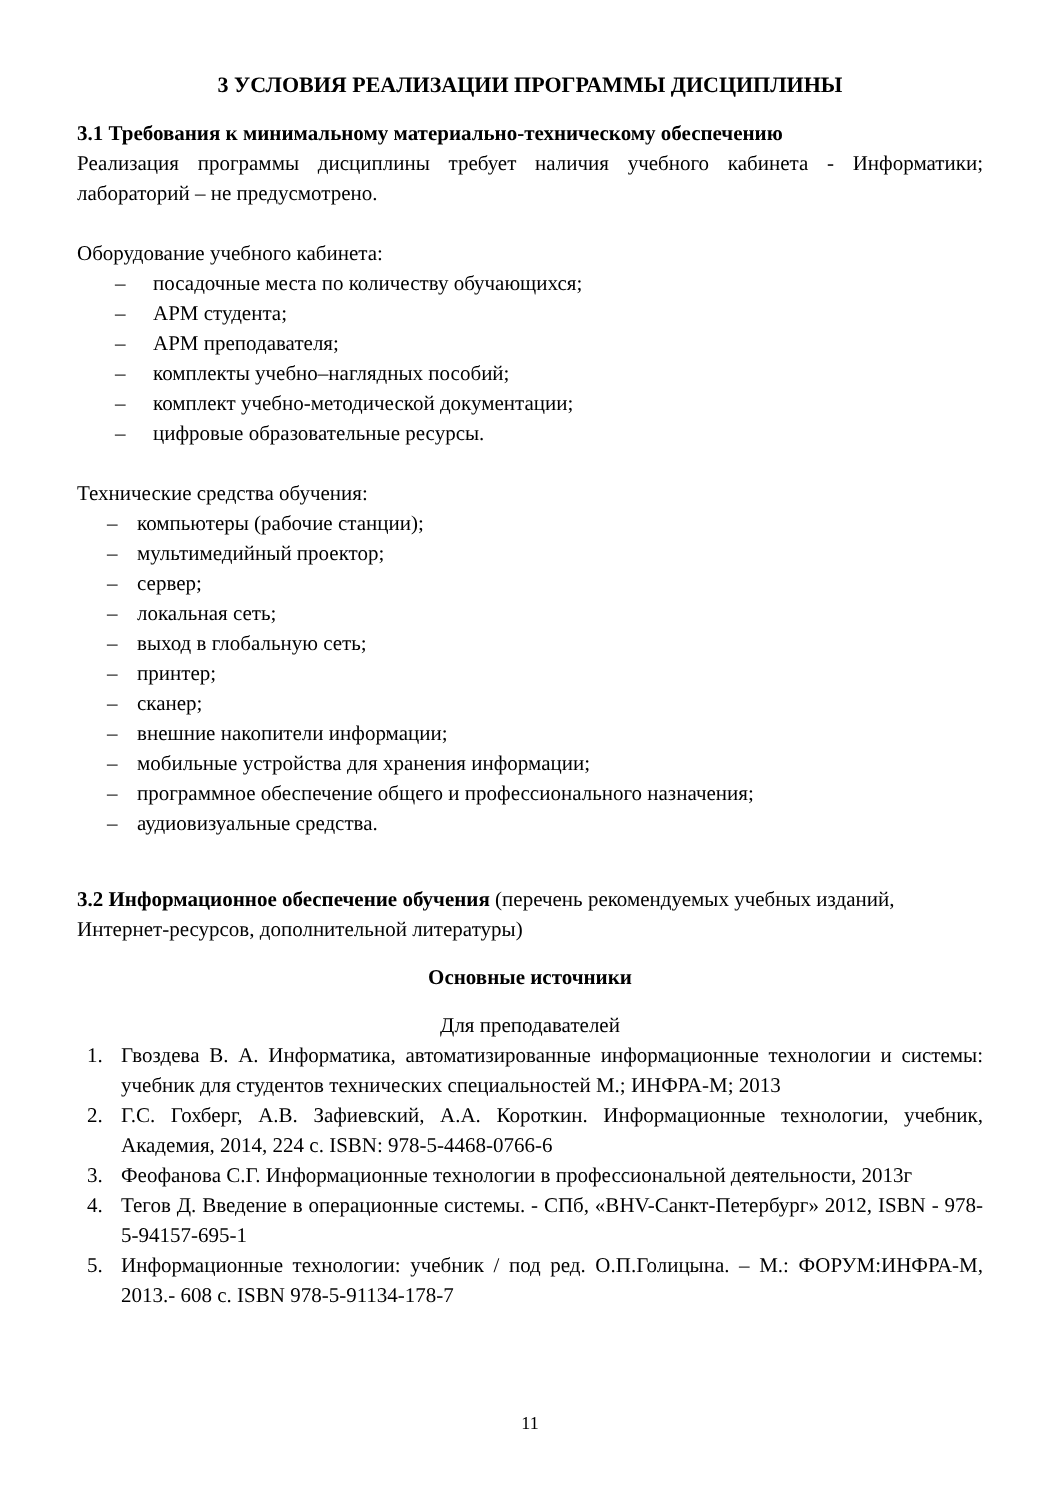3 УСЛОВИЯ РЕАЛИЗАЦИИ ПРОГРАММЫ ДИСЦИПЛИНЫ
3.1 Требования к минимальному материально-техническому обеспечению
Реализация программы дисциплины требует наличия учебного кабинета - Информатики; лабораторий – не предусмотрено.
Оборудование учебного кабинета:
– посадочные места по количеству обучающихся;
– АРМ студента;
– АРМ преподавателя;
– комплекты учебно–наглядных пособий;
– комплект учебно-методической документации;
– цифровые образовательные ресурсы.
Технические средства обучения:
– компьютеры (рабочие станции);
– мультимедийный проектор;
– сервер;
– локальная сеть;
– выход в глобальную сеть;
– принтер;
– сканер;
– внешние накопители информации;
– мобильные устройства для хранения информации;
– программное обеспечение общего и профессионального назначения;
– аудиовизуальные средства.
3.2 Информационное обеспечение обучения (перечень рекомендуемых учебных изданий, Интернет-ресурсов, дополнительной литературы)
Основные источники
Для преподавателей
1. Гвоздева В. А. Информатика, автоматизированные информационные технологии и системы: учебник для студентов технических специальностей М.; ИНФРА-М; 2013
2. Г.С. Гохберг, А.В. Зафиевский, А.А. Короткин. Информационные технологии, учебник, Академия, 2014, 224 с. ISBN: 978-5-4468-0766-6
3. Феофанова С.Г. Информационные технологии в профессиональной деятельности, 2013г
4. Тегов Д. Введение в операционные системы. - СПб, «BHV-Санкт-Петербург» 2012, ISBN - 978-5-94157-695-1
5. Информационные технологии: учебник / под ред. О.П.Голицына. – М.: ФОРУМ:ИНФРА-М, 2013.- 608 с. ISBN 978-5-91134-178-7
11